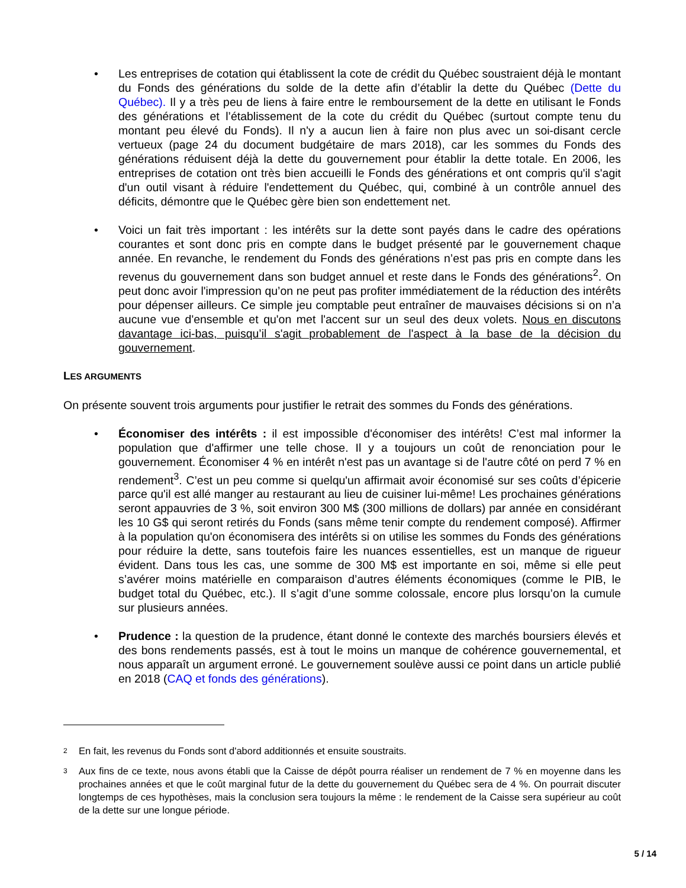• Les entreprises de cotation qui établissent la cote de crédit du Québec soustraient déjà le montant du Fonds des générations du solde de la dette afin d’établir la dette du Québec (Dette du Québec). Il y a très peu de liens à faire entre le remboursement de la dette en utilisant le Fonds des générations et l’établissement de la cote du crédit du Québec (surtout compte tenu du montant peu élevé du Fonds). Il n'y a aucun lien à faire non plus avec un soi-disant cercle vertueux (page 24 du document budgétaire de mars 2018), car les sommes du Fonds des générations réduisent déjà la dette du gouvernement pour établir la dette totale. En 2006, les entreprises de cotation ont très bien accueilli le Fonds des générations et ont compris qu'il s'agit d'un outil visant à réduire l'endettement du Québec, qui, combiné à un contrôle annuel des déficits, démontre que le Québec gère bien son endettement net.
• Voici un fait très important : les intérêts sur la dette sont payés dans le cadre des opérations courantes et sont donc pris en compte dans le budget présenté par le gouvernement chaque année. En revanche, le rendement du Fonds des générations n’est pas pris en compte dans les revenus du gouvernement dans son budget annuel et reste dans le Fonds des générations<sup>2</sup>. On peut donc avoir l'impression qu’on ne peut pas profiter immédiatement de la réduction des intérêts pour dépenser ailleurs. Ce simple jeu comptable peut entraîner de mauvaises décisions si on n’a aucune vue d'ensemble et qu'on met l'accent sur un seul des deux volets. Nous en discutons davantage ici-bas, puisqu’il s'agit probablement de l'aspect à la base de la décision du gouvernement.
LES ARGUMENTS
On présente souvent trois arguments pour justifier le retrait des sommes du Fonds des générations.
• Économiser des intérêts : il est impossible d'économiser des intérêts! C’est mal informer la population que d'affirmer une telle chose. Il y a toujours un coût de renonciation pour le gouvernement. Économiser 4 % en intérêt n'est pas un avantage si de l'autre côté on perd 7 % en rendement<sup>3</sup>. C’est un peu comme si quelqu'un affirmait avoir économisé sur ses coûts d’épicerie parce qu'il est allé manger au restaurant au lieu de cuisiner lui-même! Les prochaines générations seront appauvries de 3 %, soit environ 300 M$ (300 millions de dollars) par année en considérant les 10 G$ qui seront retirés du Fonds (sans même tenir compte du rendement composé). Affirmer à la population qu'on économisera des intérêts si on utilise les sommes du Fonds des générations pour réduire la dette, sans toutefois faire les nuances essentielles, est un manque de rigueur évident. Dans tous les cas, une somme de 300 M$ est importante en soi, même si elle peut s’avérer moins matérielle en comparaison d’autres éléments économiques (comme le PIB, le budget total du Québec, etc.). Il s’agit d’une somme colossale, encore plus lorsqu’on la cumule sur plusieurs années.
• Prudence : la question de la prudence, étant donné le contexte des marchés boursiers élevés et des bons rendements passés, est à tout le moins un manque de cohérence gouvernemental, et nous apparaît un argument erroné. Le gouvernement soulève aussi ce point dans un article publié en 2018 (CAQ et fonds des générations).
2 En fait, les revenus du Fonds sont d'abord additionnés et ensuite soustraits.
3 Aux fins de ce texte, nous avons établi que la Caisse de dépôt pourra réaliser un rendement de 7 % en moyenne dans les prochaines années et que le coût marginal futur de la dette du gouvernement du Québec sera de 4 %. On pourrait discuter longtemps de ces hypothèses, mais la conclusion sera toujours la même : le rendement de la Caisse sera supérieur au coût de la dette sur une longue période.
5 / 14